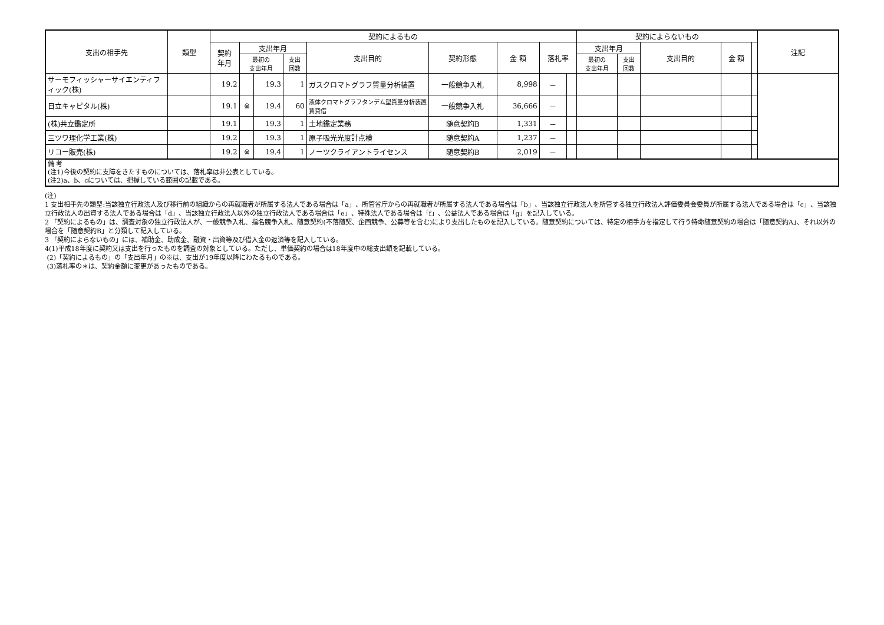| 支出の相手先 | 類型 | 契約によるもの | | | | | | | | | 契約によらないもの | | | | | 注記 |
| --- | --- | --- | --- | --- | --- | --- | --- | --- | --- | --- | --- | --- | --- | --- | --- | --- |
| | | 契約 年月 | 支出年月 | | | 支出目的 | 契約形態 | 金 額 | 落札率 | | 支出年月 | | 支出目的 | 金 額 | | |
| | | | 最初の 支出年月 | | 支出 回数 | | | | | | 最初の 支出年月 | 支出 回数 | | | | |
| サーモフィッシャーサイエンティフィック(株) | | 19.2 | | 19.3 | 1 | ガスクロマトグラフ質量分析装置 | 一般競争入札 | 8,998 | － | | | | | | | |
| 日立キャピタル(株) | | 19.1 | ※ | 19.4 | 60 | 液体クロマトグラフタンデム型質量分析装置賃貸借 | 一般競争入札 | 36,666 | － | | | | | | | |
| (株)共立鑑定所 | | 19.1 | | 19.3 | 1 | 土地鑑定業務 | 随意契約B | 1,331 | － | | | | | | | |
| 三ツワ理化学工業(株) | | 19.2 | | 19.3 | 1 | 原子吸光光度計点検 | 随意契約A | 1,237 | － | | | | | | | |
| リコー販売(株) | | 19.2 | ※ | 19.4 | 1 | ノーツクライアントライセンス | 随意契約B | 2,019 | － | | | | | | | |
備 考
(注1)今後の契約に支障をきたすものについては、落札率は非公表としている。
(注2)a、b、cについては、把握している範囲の記載である。
(注)
1 支出相手先の類型:当該独立行政法人及び移行前の組織からの再就職者が所属する法人である場合は「a」、所管省庁からの再就職者が所属する法人である場合は「b」、当該独立行政法人を所管する独立行政法人評価委員会委員が所属する法人である場合は「c」、当該独立行政法人の出資する法人である場合は「d」、当該独立行政法人以外の独立行政法人である場合は「e」、特殊法人である場合は「f」、公益法人である場合は「g」を記入している。
2 「契約によるもの」は、調査対象の独立行政法人が、一般競争入札、指名競争入札、随意契約(不落随契、企画競争、公募等を含む)により支出したものを記入している。随意契約については、特定の相手方を指定して行う特命随意契約の場合は「随意契約A」、それ以外の場合を「随意契約B」と分類して記入している。
3 「契約によらないもの」には、補助金、助成金、融資・出資等及び借入金の返済等を記入している。
4(1)平成18年度に契約又は支出を行ったものを調査の対象としている。ただし、単価契約の場合は18年度中の総支出額を記載している。
(2)「契約によるもの」の「支出年月」の※は、支出が19年度以降にわたるものである。
(3)落札率の＊は、契約金額に変更があったものである。